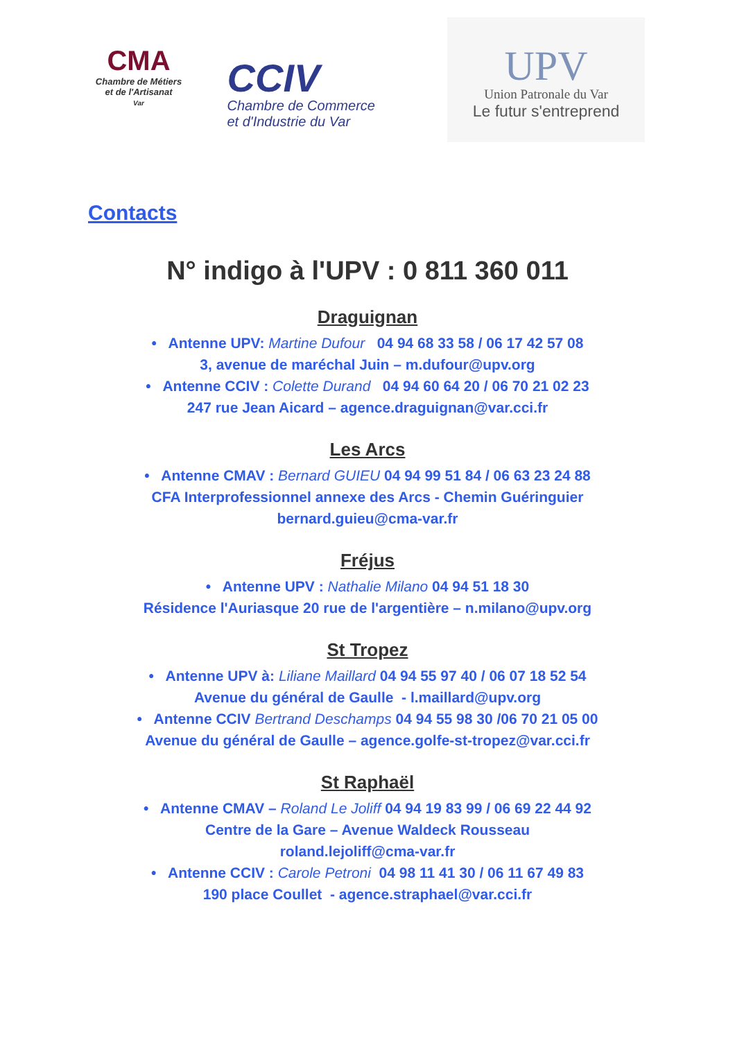CMA
Chambre de Métiers
et de l'Artisanat
Var
CCIV
Chambre de Commerce
et d'Industrie du Var
UPV
Union Patronale du Var
Le futur s'entreprend
Contacts
N° indigo à l'UPV : 0 811 360 011
Draguignan
• Antenne UPV: Martine Dufour 04 94 68 33 58 / 06 17 42 57 08
3, avenue de maréchal Juin – m.dufour@upv.org
• Antenne CCIV : Colette Durand 04 94 60 64 20 / 06 70 21 02 23
247 rue Jean Aicard – agence.draguignan@var.cci.fr
Les Arcs
• Antenne CMAV : Bernard GUIEU 04 94 99 51 84 / 06 63 23 24 88
CFA Interprofessionnel annexe des Arcs - Chemin Guéringuier
bernard.guieu@cma-var.fr
Fréjus
• Antenne UPV : Nathalie Milano 04 94 51 18 30
Résidence l'Auriasque 20 rue de l'argentière – n.milano@upv.org
St Tropez
• Antenne UPV à: Liliane Maillard 04 94 55 97 40 / 06 07 18 52 54
Avenue du général de Gaulle - l.maillard@upv.org
• Antenne CCIV Bertrand Deschamps 04 94 55 98 30 /06 70 21 05 00
Avenue du général de Gaulle – agence.golfe-st-tropez@var.cci.fr
St Raphaël
• Antenne CMAV – Roland Le Joliff 04 94 19 83 99 / 06 69 22 44 92
Centre de la Gare – Avenue Waldeck Rousseau
roland.lejoliff@cma-var.fr
• Antenne CCIV : Carole Petroni 04 98 11 41 30 / 06 11 67 49 83
190 place Coullet - agence.straphael@var.cci.fr